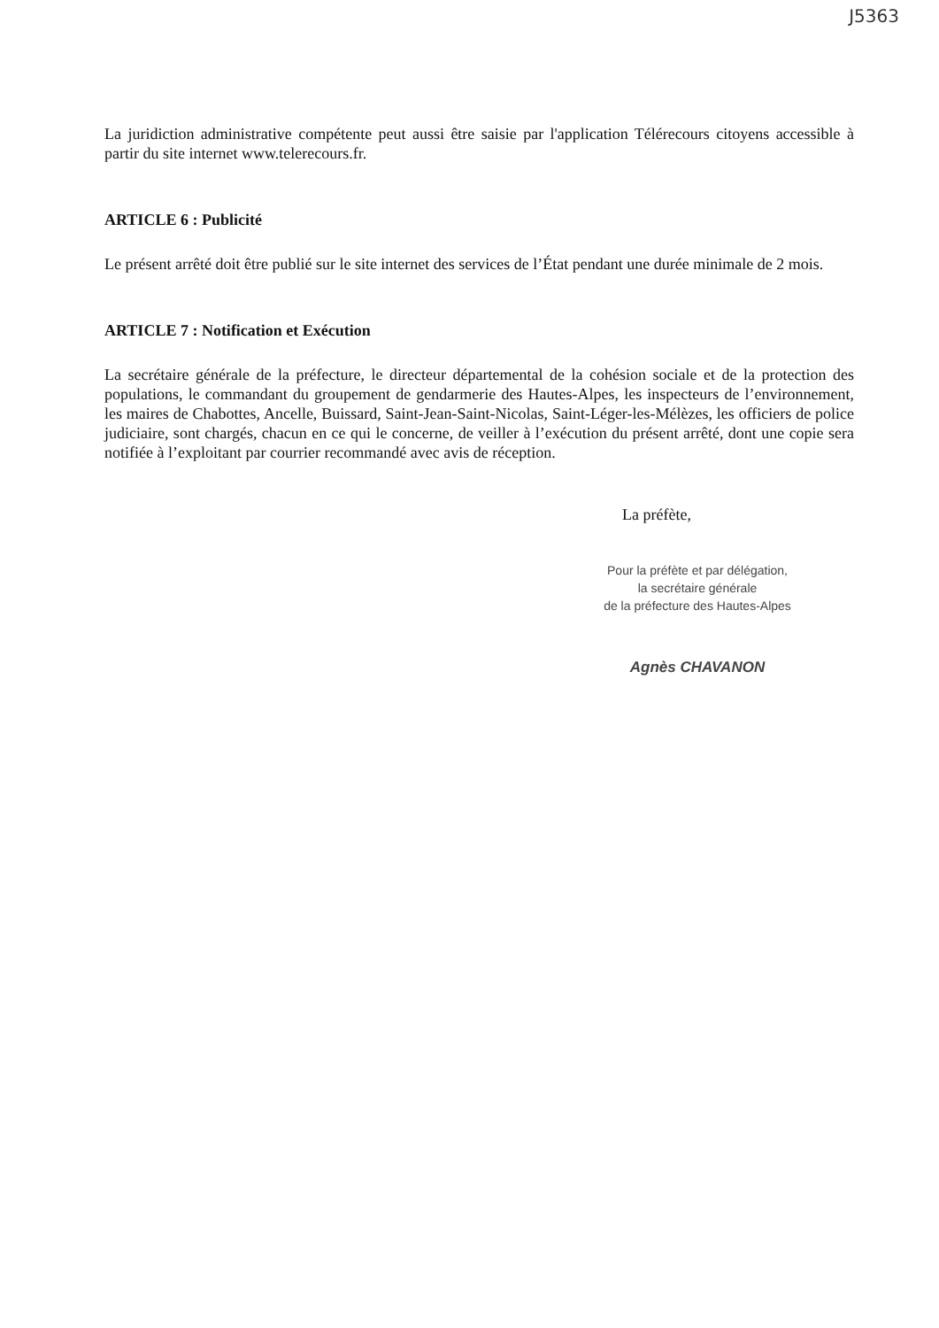J5363
La juridiction administrative compétente peut aussi être saisie par l'application Télérecours citoyens accessible à partir du site internet www.telerecours.fr.
ARTICLE 6 : Publicité
Le présent arrêté doit être publié sur le site internet des services de l’État pendant une durée minimale de 2 mois.
ARTICLE 7 : Notification et Exécution
La secrétaire générale de la préfecture, le directeur départemental de la cohésion sociale et de la protection des populations, le commandant du groupement de gendarmerie des Hautes-Alpes, les inspecteurs de l’environnement, les maires de Chabottes, Ancelle, Buissard, Saint-Jean-Saint-Nicolas, Saint-Léger-les-Mélèzes, les officiers de police judiciaire, sont chargés, chacun en ce qui le concerne, de veiller à l’exécution du présent arrêté, dont une copie sera notifiée à l’exploitant par courrier recommandé avec avis de réception.
La préfète,
Pour la préfète et par délégation,
la secrétaire générale
de la préfecture des Hautes-Alpes
Agnès CHAVANON